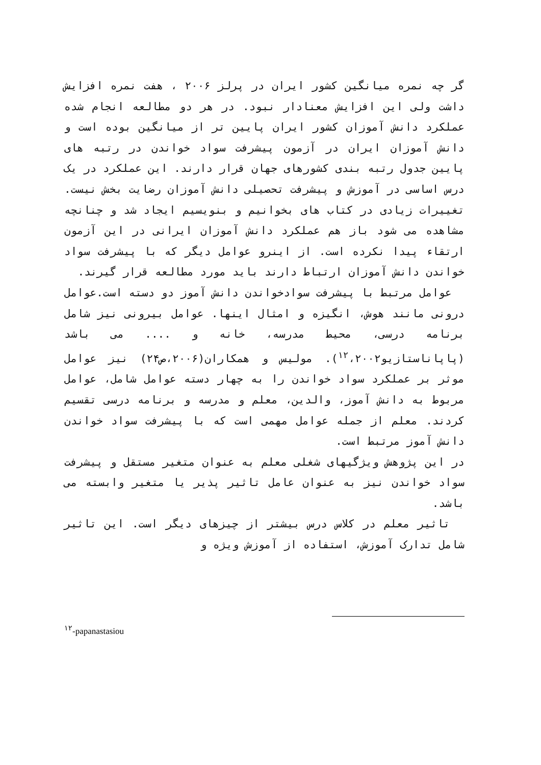گر چه نمره میانگین کشور ایران در پرلز ۲۰۰۶ ، هفت نمره افزایش داشت ولی این افزایش معنادار نبود. در هر دو مطالعه انجام شده عملکرد دانش آموزان کشور ایران پایین تر از میانگین بوده است و دانش آموزان ایران در آزمون پیشرفت سواد خواندن در رتبه های پایین جدول رتبه بندی کشورهای جهان قرار دارند. این عملکرد در یک درس اساسی در آموزش و پیشرفت تحصیلی دانش آموزان رضایت بخش نیست. تغییرات زیادی در کتاب های بخوانیم و بنویسیم ایجاد شد و چنانچه مشاهده می شود باز هم عملکرد دانش آموزان ایرانی در این آزمون ارتقاء پیدا نکرده است. از اینرو عوامل دیگر که با پیشرفت سواد خواندن دانش آموزان ارتباط دارند باید مورد مطالعه قرار گیرند.
عوامل مرتبط با پیشرفت سوادخواندن دانش آموز دو دسته است.عوامل درونی مانند هوش، انگیزه و امثال اینها. عوامل بیرونی نیز شامل برنامه درسی، محیط مدرسه، خانه و .... می باشد (پاپاناستازیو<sup>۱۲</sup>،۲۰۰۲). مولیس و همکاران(۲۰۰۶،ص۲۴) نیز عوامل موثر بر عملکرد سواد خواندن را به چهار دسته عوامل شامل، عوامل مربوط به دانش آموز، والدین، معلم و مدرسه و برنامه درسی تقسیم کردند. معلم از جمله عوامل مهمی است که با پیشرفت سواد خواندن دانش آموز مرتبط است.
در این پژوهش ویژگیهای شغلی معلم به عنوان متغیر مستقل و پیشرفت سواد خواندن نیز به عنوان عامل تاثیر پذیر یا متغیر وابسته می باشد.
تاثیر معلم در کلاس درس بیشتر از چیزهای دیگر است. این تاثیر شامل تدارک آموزش، استفاده از آموزش ویژه و
<sup>۱۲</sup>-papanastasiou